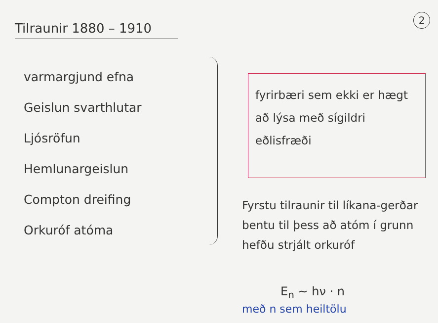2
Tilraunir 1880 – 1910
varmargjund efna
Geislun svarthlutar
Ljósröfun
Hemlunargeislun
Compton dreifing
Orkuróf atóma
fyrirbæri sem ekki er hægt að lýsa með sígildri eðlisfræði
Fyrstu tilraunir til líkana-gerðar bentu til þess að atóm í grunn hefðu strjált orkuróf
E<sub>n</sub> ~ hν · n
með n sem heiltölu